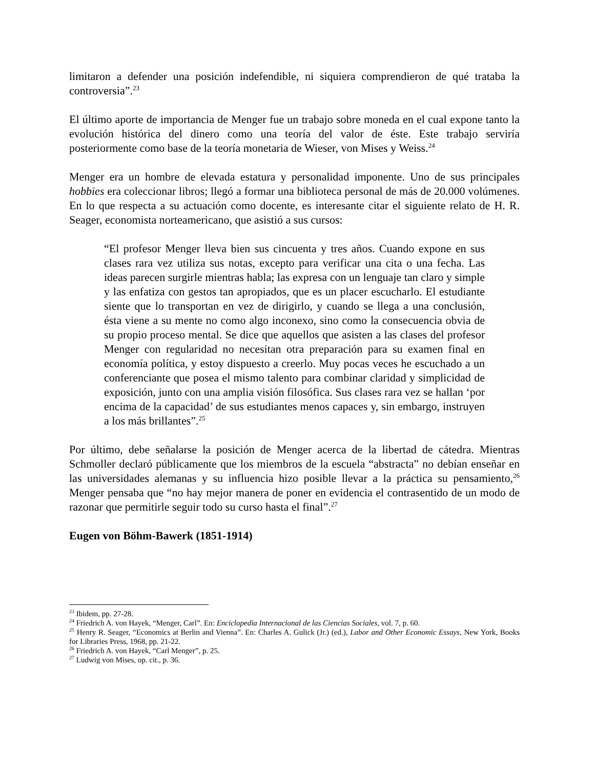limitaron a defender una posición indefendible, ni siquiera comprendieron de qué trataba la controversia”.<sup>23</sup>
El último aporte de importancia de Menger fue un trabajo sobre moneda en el cual expone tanto la evolución histórica del dinero como una teoría del valor de éste. Este trabajo serviría posteriormente como base de la teoría monetaria de Wieser, von Mises y Weiss.<sup>24</sup>
Menger era un hombre de elevada estatura y personalidad imponente. Uno de sus principales hobbies era coleccionar libros; llegó a formar una biblioteca personal de más de 20.000 volúmenes. En lo que respecta a su actuación como docente, es interesante citar el siguiente relato de H. R. Seager, economista norteamericano, que asistió a sus cursos:
“El profesor Menger lleva bien sus cincuenta y tres años. Cuando expone en sus clases rara vez utiliza sus notas, excepto para verificar una cita o una fecha. Las ideas parecen surgirle mientras habla; las expresa con un lenguaje tan claro y simple y las enfatiza con gestos tan apropiados, que es un placer escucharlo. El estudiante siente que lo transportan en vez de dirigirlo, y cuando se llega a una conclusión, ésta viene a su mente no como algo inconexo, sino como la consecuencia obvia de su propio proceso mental. Se dice que aquellos que asisten a las clases del profesor Menger con regularidad no necesitan otra preparación para su examen final en economía política, y estoy dispuesto a creerlo. Muy pocas veces he escuchado a un conferenciante que posea el mismo talento para combinar claridad y simplicidad de exposición, junto con una amplia visión filosófica. Sus clases rara vez se hallan ‘por encima de la capacidad’ de sus estudiantes menos capaces y, sin embargo, instruyen a los más brillantes”.<sup>25</sup>
Por último, debe señalarse la posición de Menger acerca de la libertad de cátedra. Mientras Schmoller declaró públicamente que los miembros de la escuela “abstracta” no debían enseñar en las universidades alemanas y su influencia hizo posible llevar a la práctica su pensamiento,<sup>26</sup> Menger pensaba que “no hay mejor manera de poner en evidencia el contrasentido de un modo de razonar que permitirle seguir todo su curso hasta el final”.<sup>27</sup>
Eugen von Böhm-Bawerk (1851-1914)
<sup>23</sup> Ibidem, pp. 27-28.
<sup>24</sup> Friedrich A. von Hayek, “Menger, Carl”. En: Enciclopedia Internacional de las Ciencias Sociales, vol. 7, p. 60.
<sup>25</sup> Henry R. Seager, “Economics at Berlin and Vienna”. En: Charles A. Gulick (Jr.) (ed.), Labor and Other Economic Essays, New York, Books for Libraries Press, 1968, pp. 21-22.
<sup>26</sup> Friedrich A. von Hayek, “Carl Menger”, p. 25.
<sup>27</sup> Ludwig von Mises, op. cit., p. 36.